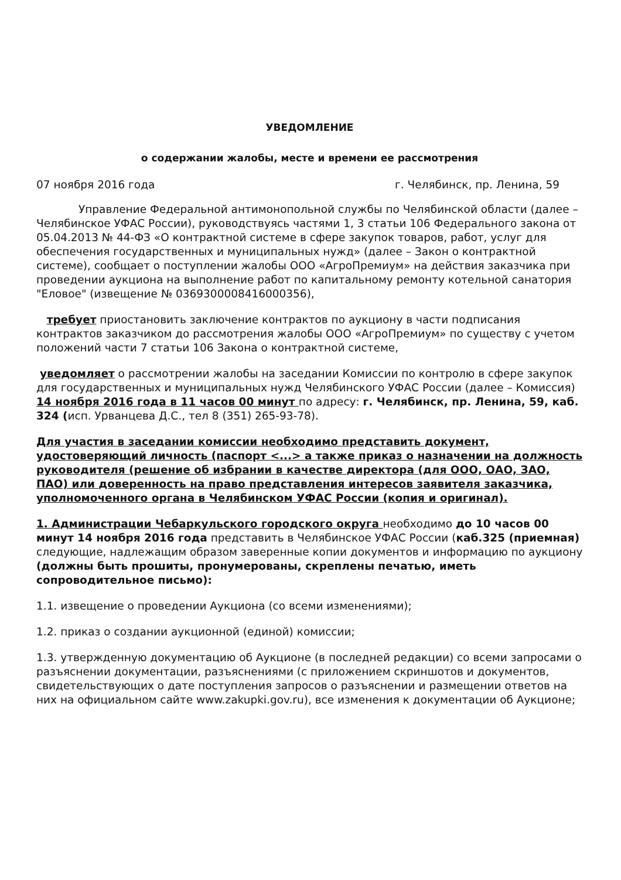УВЕДОМЛЕНИЕ
о содержании жалобы, месте и времени ее рассмотрения
07 ноября 2016 года г. Челябинск, пр. Ленина, 59
Управление Федеральной антимонопольной службы по Челябинской области (далее – Челябинское УФАС России), руководствуясь частями 1, 3 статьи 106 Федерального закона от 05.04.2013 № 44-ФЗ «О контрактной системе в сфере закупок товаров, работ, услуг для обеспечения государственных и муниципальных нужд» (далее – Закон о контрактной системе), сообщает о поступлении жалобы ООО «АгроПремиум» на действия заказчика при проведении аукциона на выполнение работ по капитальному ремонту котельной санатория "Еловое" (извещение № 0369300008416000356),
требует приостановить заключение контрактов по аукциону в части подписания контрактов заказчиком до рассмотрения жалобы ООО «АгроПремиум» по существу с учетом положений части 7 статьи 106 Закона о контрактной системе,
уведомляет о рассмотрении жалобы на заседании Комиссии по контролю в сфере закупок для государственных и муниципальных нужд Челябинского УФАС России (далее – Комиссия) 14 ноября 2016 года в 11 часов 00 минут по адресу: г. Челябинск, пр. Ленина, 59, каб. 324 (исп. Урванцева Д.С., тел 8 (351) 265-93-78).
Для участия в заседании комиссии необходимо представить документ, удостоверяющий личность (паспорт <...> а также приказ о назначении на должность руководителя (решение об избрании в качестве директора (для ООО, ОАО, ЗАО, ПАО) или доверенность на право представления интересов заявителя заказчика, уполномоченного органа в Челябинском УФАС России (копия и оригинал).
1. Администрации Чебаркульского городского округа необходимо до 10 часов 00 минут 14 ноября 2016 года представить в Челябинское УФАС России (каб.325 (приемная) следующие, надлежащим образом заверенные копии документов и информацию по аукциону (должны быть прошиты, пронумерованы, скреплены печатью, иметь сопроводительное письмо):
1.1. извещение о проведении Аукциона (со всеми изменениями);
1.2. приказ о создании аукционной (единой) комиссии;
1.3. утвержденную документацию об Аукционе (в последней редакции) со всеми запросами о разъяснении документации, разъяснениями (с приложением скриншотов и документов, свидетельствующих о дате поступления запросов о разъяснении и размещении ответов на них на официальном сайте www.zakupki.gov.ru), все изменения к документации об Аукционе;